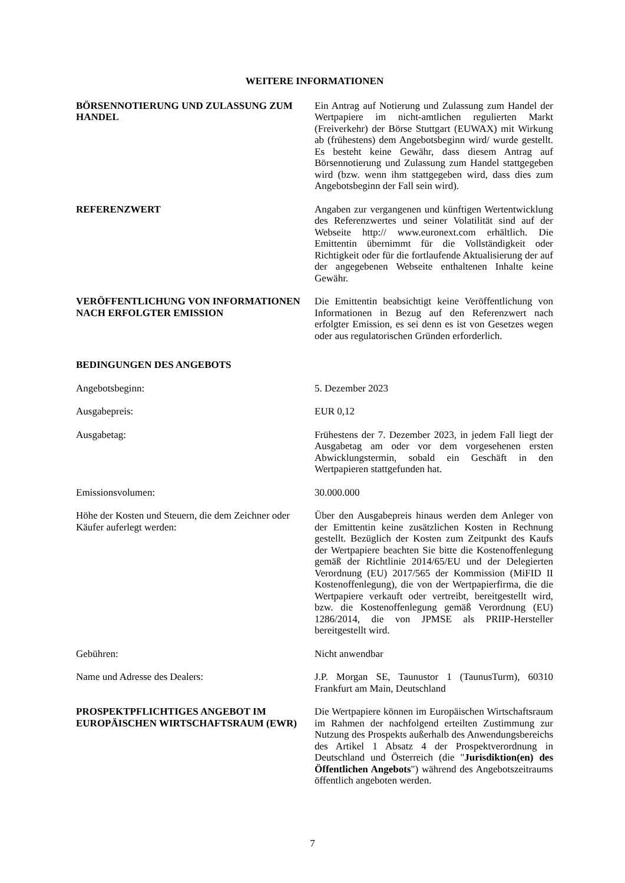WEITERE INFORMATIONEN
BÖRSENNOTIERUNG UND ZULASSUNG ZUM HANDEL
Ein Antrag auf Notierung und Zulassung zum Handel der Wertpapiere im nicht-amtlichen regulierten Markt (Freiverkehr) der Börse Stuttgart (EUWAX) mit Wirkung ab (frühestens) dem Angebotsbeginn wird/ wurde gestellt. Es besteht keine Gewähr, dass diesem Antrag auf Börsennotierung und Zulassung zum Handel stattgegeben wird (bzw. wenn ihm stattgegeben wird, dass dies zum Angebotsbeginn der Fall sein wird).
REFERENZWERT Angaben zur vergangenen und künftigen Wertentwicklung des Referenzwertes und seiner Volatilität sind auf der Webseite http:// www.euronext.com erhältlich. Die Emittentin übernimmt für die Vollständigkeit oder Richtigkeit oder für die fortlaufende Aktualisierung der auf der angegebenen Webseite enthaltenen Inhalte keine Gewähr.
VERÖFFENTLICHUNG VON INFORMATIONEN NACH ERFOLGTER EMISSION
Die Emittentin beabsichtigt keine Veröffentlichung von Informationen in Bezug auf den Referenzwert nach erfolgter Emission, es sei denn es ist von Gesetzes wegen oder aus regulatorischen Gründen erforderlich.
BEDINGUNGEN DES ANGEBOTS
Angebotsbeginn: 5. Dezember 2023
Ausgabepreis: EUR 0,12
Ausgabetag: Frühestens der 7. Dezember 2023, in jedem Fall liegt der Ausgabetag am oder vor dem vorgesehenen ersten Abwicklungstermin, sobald ein Geschäft in den Wertpapieren stattgefunden hat.
Emissionsvolumen: 30.000.000
Höhe der Kosten und Steuern, die dem Zeichner oder Käufer auferlegt werden:
Über den Ausgabepreis hinaus werden dem Anleger von der Emittentin keine zusätzlichen Kosten in Rechnung gestellt. Bezüglich der Kosten zum Zeitpunkt des Kaufs der Wertpapiere beachten Sie bitte die Kostenoffenlegung gemäß der Richtlinie 2014/65/EU und der Delegierten Verordnung (EU) 2017/565 der Kommission (MiFID II Kostenoffenlegung), die von der Wertpapierfirma, die die Wertpapiere verkauft oder vertreibt, bereitgestellt wird, bzw. die Kostenoffenlegung gemäß Verordnung (EU) 1286/2014, die von JPMSE als PRIIP-Hersteller bereitgestellt wird.
Gebühren: Nicht anwendbar
Name und Adresse des Dealers: J.P. Morgan SE, Taunustor 1 (TaunusTurm), 60310 Frankfurt am Main, Deutschland
PROSPEKTPFLICHTIGES ANGEBOT IM EUROPÄISCHEN WIRTSCHAFTSRAUM (EWR)
Die Wertpapiere können im Europäischen Wirtschaftsraum im Rahmen der nachfolgend erteilten Zustimmung zur Nutzung des Prospekts außerhalb des Anwendungsbereichs des Artikel 1 Absatz 4 der Prospektverordnung in Deutschland und Österreich (die "Jurisdiktion(en) des Öffentlichen Angebots") während des Angebotszeitraums öffentlich angeboten werden.
7